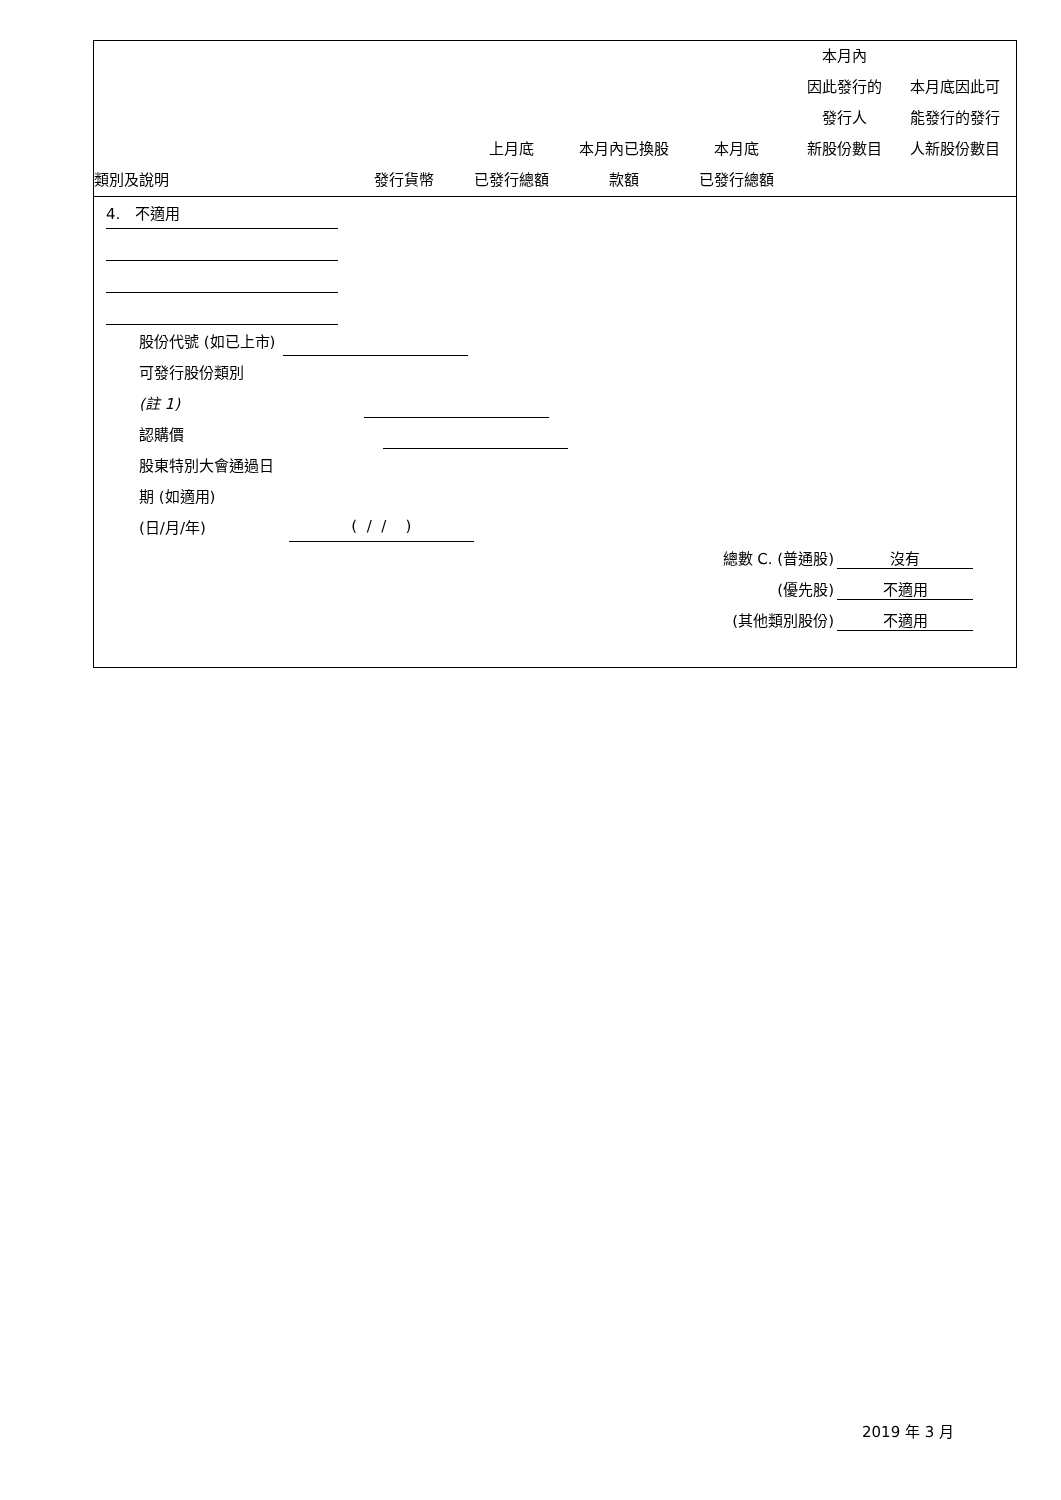| 類別及說明 | 發行貨幣 | 上月底 已發行總額 | 本月內已換股 款額 | 本月底 已發行總額 | 本月內 因此發行的 發行人 新股份數目 | 本月底因此可 能發行的發行 人新股份數目 |
| --- | --- | --- | --- | --- | --- | --- |
4. 不適用
股份代號 (如已上市)
可發行股份類別
(註 1)
認購價
股東特別大會通過日
期 (如適用)
(日/月/年) ( / / )
總數 C. (普通股) 沒有
(優先股) 不適用
(其他類別股份) 不適用
2019 年 3 月